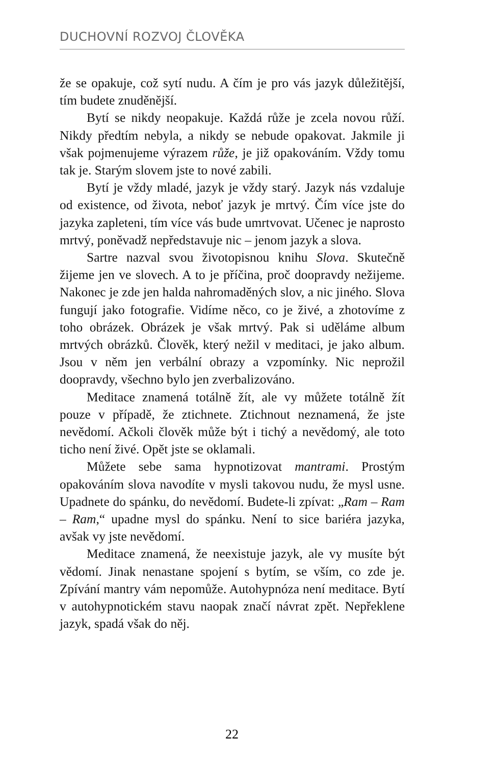DUCHOVNÍ ROZVOJ ČLOVĚKA
že se opakuje, což sytí nudu. A čím je pro vás jazyk důležitější, tím budete znuděnější.
Bytí se nikdy neopakuje. Každá růže je zcela novou růží. Nikdy předtím nebyla, a nikdy se nebude opakovat. Jakmile ji však pojmenujeme výrazem růže, je již opakováním. Vždy tomu tak je. Starým slovem jste to nové zabili.
Bytí je vždy mladé, jazyk je vždy starý. Jazyk nás vzdaluje od existence, od života, neboť jazyk je mrtvý. Čím více jste do jazyka zapleteni, tím více vás bude umrtvovat. Učenec je naprosto mrtvý, poněvadž nepředstavuje nic – jenom jazyk a slova.
Sartre nazval svou životopisnou knihu Slova. Skutečně žijeme jen ve slovech. A to je příčina, proč doopravdy nežijeme. Nakonec je zde jen halda nahromaděných slov, a nic jiného. Slova fungují jako fotografie. Vidíme něco, co je živé, a zhotovíme z toho obrázek. Obrázek je však mrtvý. Pak si uděláme album mrtvých obrázků. Člověk, který nežil v meditaci, je jako album. Jsou v něm jen verbální obrazy a vzpomínky. Nic neprožil doopravdy, všechno bylo jen zverbalizováno.
Meditace znamená totálně žít, ale vy můžete totálně žít pouze v případě, že ztichnete. Ztichnout neznamená, že jste nevědomí. Ačkoli člověk může být i tichý a nevědomý, ale toto ticho není živé. Opět jste se oklamali.
Můžete sebe sama hypnotizovat mantrami. Prostým opakováním slova navodíte v mysli takovou nudu, že mysl usne. Upadnete do spánku, do nevědomí. Budete-li zpívat: „Ram – Ram – Ram,“ upadne mysl do spánku. Není to sice bariéra jazyka, avšak vy jste nevědomí.
Meditace znamená, že neexistuje jazyk, ale vy musíte být vědomí. Jinak nenastane spojení s bytím, se vším, co zde je. Zpívání mantry vám nepomůže. Autohypnóza není meditace. Bytí v autohypnotickém stavu naopak značí návrat zpět. Nepřeklene jazyk, spadá však do něj.
22